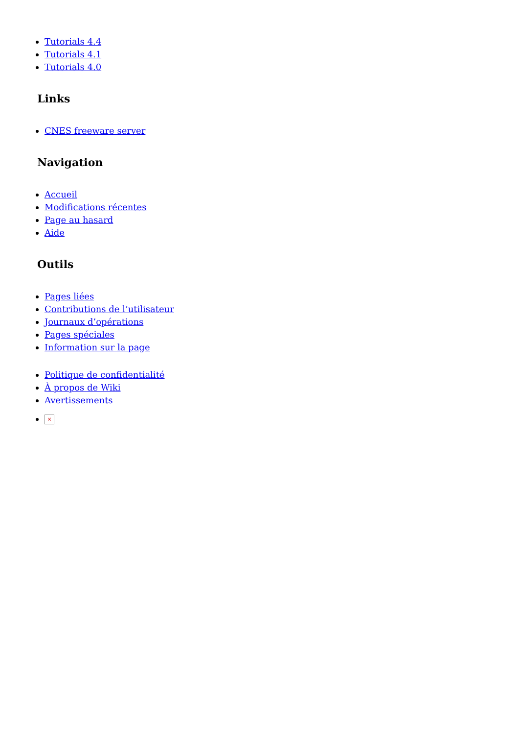Tutorials 4.4
Tutorials 4.1
Tutorials 4.0
Links
CNES freeware server
Navigation
Accueil
Modifications récentes
Page au hasard
Aide
Outils
Pages liées
Contributions de l’utilisateur
Journaux d’opérations
Pages spéciales
Information sur la page
Politique de confidentialité
À propos de Wiki
Avertissements
×